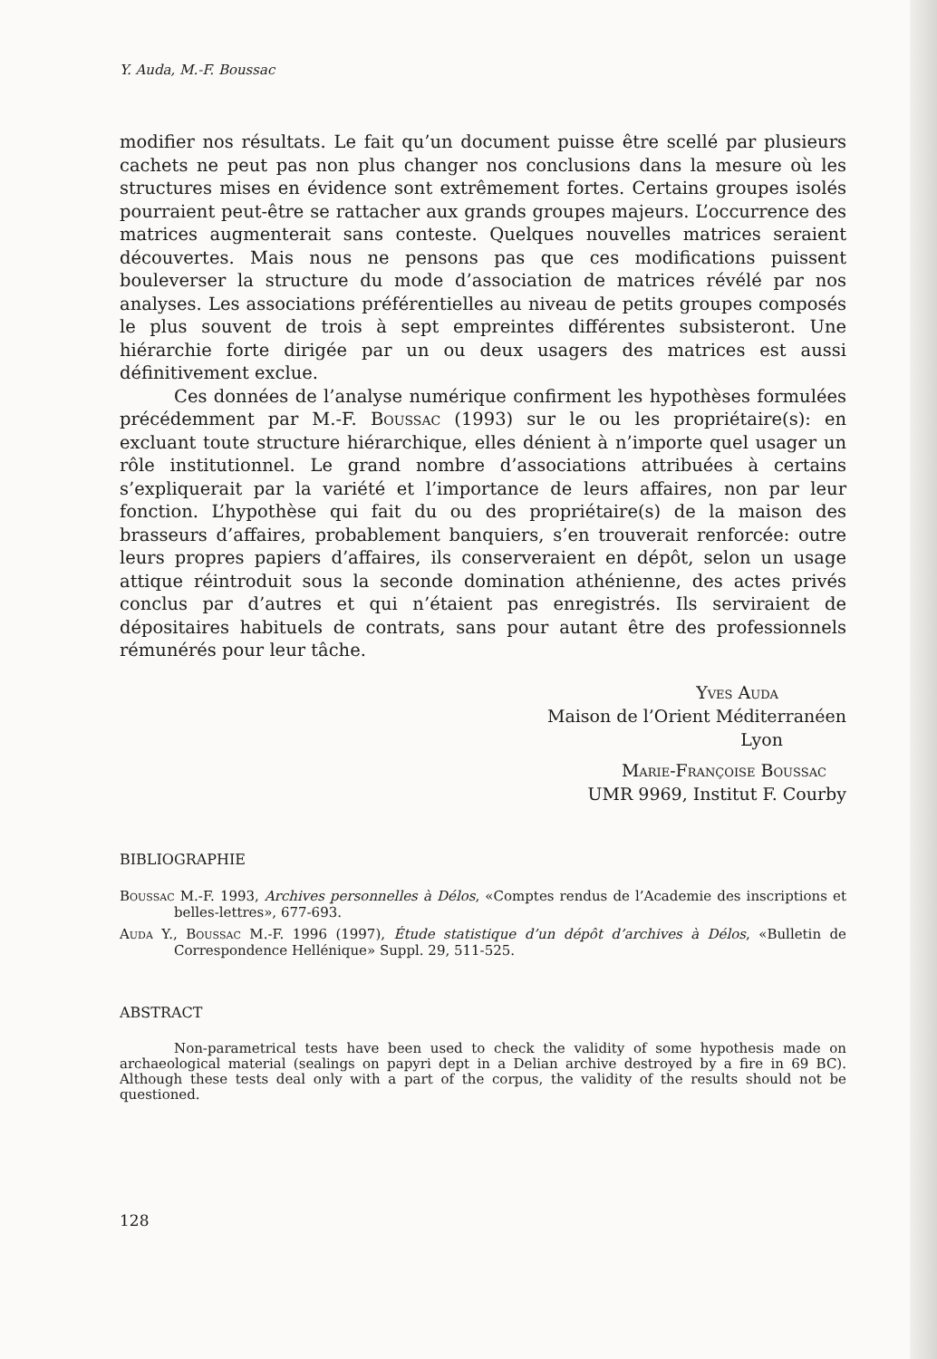Y. Auda, M.-F. Boussac
modifier nos résultats. Le fait qu’un document puisse être scellé par plusieurs cachets ne peut pas non plus changer nos conclusions dans la mesure où les structures mises en évidence sont extrêmement fortes. Certains groupes isolés pourraient peut-être se rattacher aux grands groupes majeurs. L’occurrence des matrices augmenterait sans conteste. Quelques nouvelles matrices seraient découvertes. Mais nous ne pensons pas que ces modifications puissent bouleverser la structure du mode d’association de matrices révélé par nos analyses. Les associations préférentielles au niveau de petits groupes composés le plus souvent de trois à sept empreintes différentes subsisteront. Une hiérarchie forte dirigée par un ou deux usagers des matrices est aussi définitivement exclue.
Ces données de l’analyse numérique confirment les hypothèses formulées précédemment par M.-F. Boussac (1993) sur le ou les propriétaire(s): en excluant toute structure hiérarchique, elles dénient à n’importe quel usager un rôle institutionnel. Le grand nombre d’associations attribuées à certains s’expliquerait par la variété et l’importance de leurs affaires, non par leur fonction. L’hypothèse qui fait du ou des propriétaire(s) de la maison des brasseurs d’affaires, probablement banquiers, s’en trouverait renforcée: outre leurs propres papiers d’affaires, ils conserveraient en dépôt, selon un usage attique réintroduit sous la seconde domination athénienne, des actes privés conclus par d’autres et qui n’étaient pas enregistrés. Ils serviraient de dépositaires habituels de contrats, sans pour autant être des professionnels rémunérés pour leur tâche.
Yves Auda
Maison de l’Orient Méditerranéen
Lyon
Marie-Françoise Boussac
UMR 9969, Institut F. Courby
BIBLIOGRAPHIE
Boussac M.-F. 1993, Archives personnelles à Délos, «Comptes rendus de l’Academie des inscriptions et belles-lettres», 677-693.
Auda Y., Boussac M.-F. 1996 (1997), Étude statistique d’un dépôt d’archives à Délos, «Bulletin de Correspondence Hellénique» Suppl. 29, 511-525.
ABSTRACT
Non-parametrical tests have been used to check the validity of some hypothesis made on archaeological material (sealings on papyri dept in a Delian archive destroyed by a fire in 69 BC). Although these tests deal only with a part of the corpus, the validity of the results should not be questioned.
128